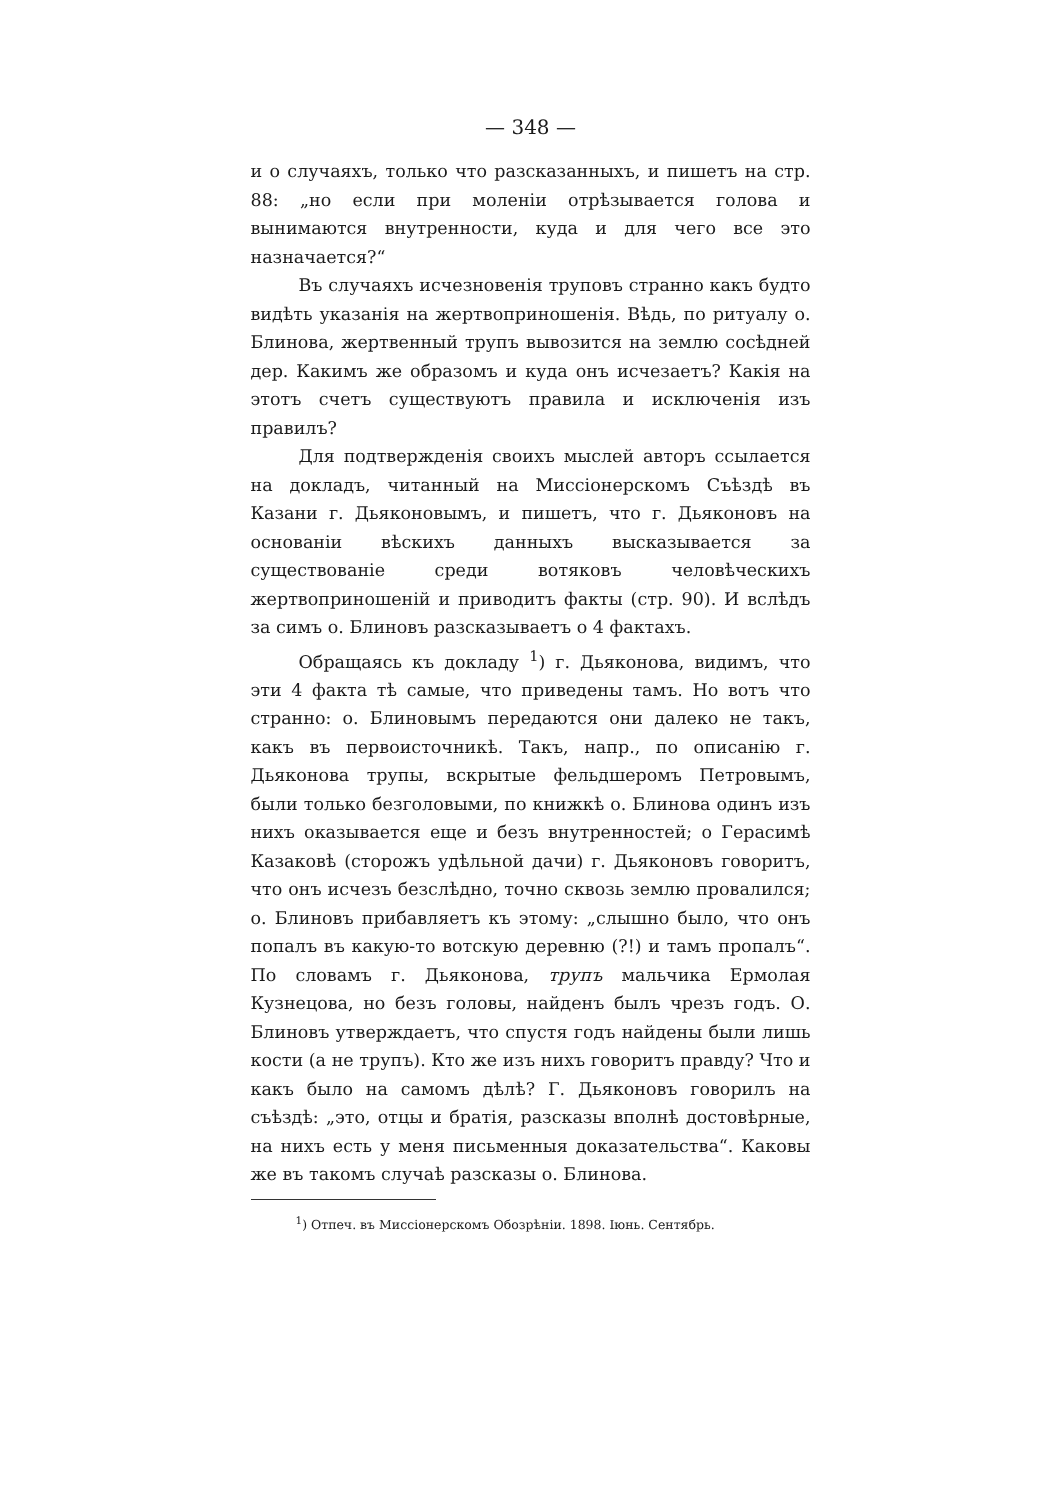— 348 —
и о случаяхъ, только что разсказанныхъ, и пишетъ на стр. 88: „но если при моленіи отрѣзывается голова и вынимаются внутренности, куда и для чего все это назначается?“
Въ случаяхъ исчезновенія труповъ странно какъ будто видѣть указанія на жертвоприношенія. Вѣдь, по ритуалу о. Блинова, жертвенный трупъ вывозится на землю сосѣдней дер. Какимъ же образомъ и куда онъ исчезаетъ? Какія на этотъ счетъ существуютъ правила и исключенія изъ правилъ?
Для подтвержденія своихъ мыслей авторъ ссылается на докладъ, читанный на Миссіонерскомъ Съѣздѣ въ Казани г. Дьяконовымъ, и пишетъ, что г. Дьяконовъ на основаніи вѣскихъ данныхъ высказывается за существованіе среди вотяковъ человѣческихъ жертвоприношеній и приводитъ факты (стр. 90). И вслѣдъ за симъ о. Блиновъ разсказываетъ о 4 фактахъ.
Обращаясь къ докладу <sup>1</sup>) г. Дьяконова, видимъ, что эти 4 факта тѣ самые, что приведены тамъ. Но вотъ что странно: о. Блиновымъ передаются они далеко не такъ, какъ въ первоисточникѣ. Такъ, напр., по описанію г. Дьяконова трупы, вскрытые фельдшеромъ Петровымъ, были только безголовыми, по книжкѣ о. Блинова одинъ изъ нихъ оказывается еще и безъ внутренностей; о Герасимѣ Казаковѣ (сторожъ удѣльной дачи) г. Дьяконовъ говоритъ, что онъ исчезъ безслѣдно, точно сквозь землю провалился; о. Блиновъ прибавляетъ къ этому: „слышно было, что онъ попалъ въ какую-то вотскую деревню (?!) и тамъ пропалъ“. По словамъ г. Дьяконова, трупъ мальчика Ермолая Кузнецова, но безъ головы, найденъ былъ чрезъ годъ. О. Блиновъ утверждаетъ, что спустя годъ найдены были лишь кости (а не трупъ). Кто же изъ нихъ говоритъ правду? Что и какъ было на самомъ дѣлѣ? Г. Дьяконовъ говорилъ на съѣздѣ: „это, отцы и братія, разсказы вполнѣ достовѣрные, на нихъ есть у меня письменныя доказательства“. Каковы же въ такомъ случаѣ разсказы о. Блинова.
<sup>1</sup>) Отпеч. въ Миссіонерскомъ Обозрѣніи. 1898. Іюнь. Сентябрь.